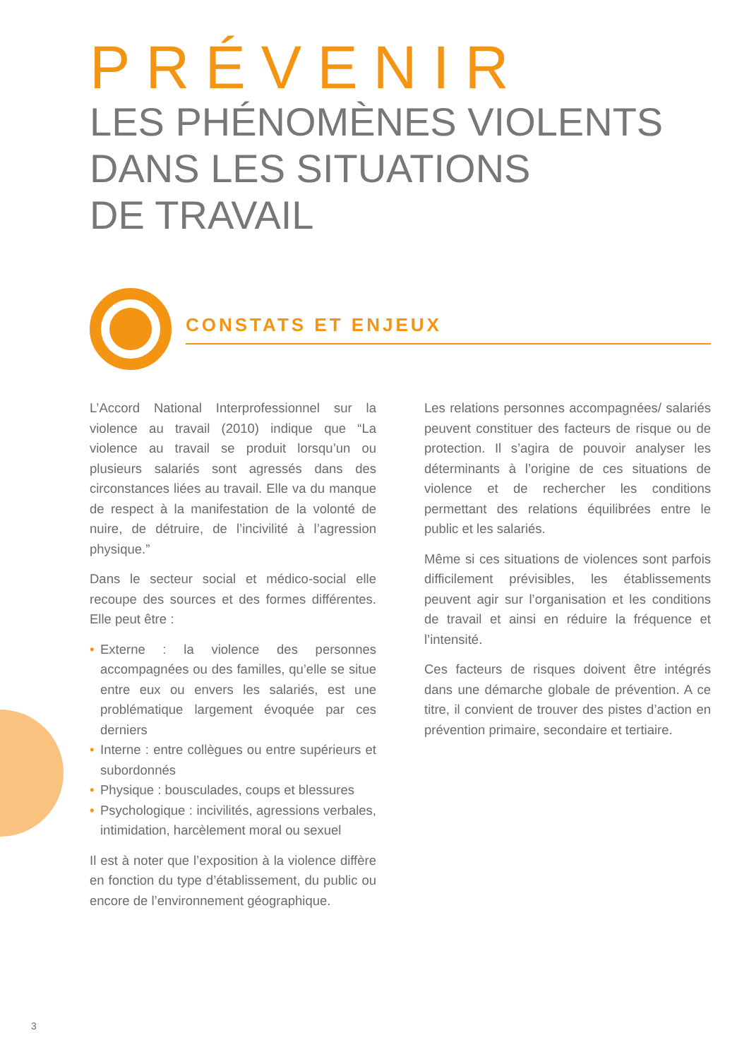PRÉVENIR
LES PHÉNOMÈNES VIOLENTS
DANS LES SITUATIONS
DE TRAVAIL
CONSTATS ET ENJEUX
L’Accord National Interprofessionnel sur la violence au travail (2010) indique que “La violence au travail se produit lorsqu’un ou plusieurs salariés sont agressés dans des circonstances liées au travail. Elle va du manque de respect à la manifestation de la volonté de nuire, de détruire, de l’incivilité à l’agression physique.”
Dans le secteur social et médico-social elle recoupe des sources et des formes différentes. Elle peut être :
• Externe : la violence des personnes accompagnées ou des familles, qu’elle se situe entre eux ou envers les salariés, est une problématique largement évoquée par ces derniers
• Interne : entre collègues ou entre supérieurs et subordonnés
• Physique : bousculades, coups et blessures
• Psychologique : incivilités, agressions verbales, intimidation, harcèlement moral ou sexuel
Il est à noter que l’exposition à la violence diffère en fonction du type d’établissement, du public ou encore de l’environnement géographique.
Les relations personnes accompagnées/ salariés peuvent constituer des facteurs de risque ou de protection. Il s’agira de pouvoir analyser les déterminants à l’origine de ces situations de violence et de rechercher les conditions permettant des relations équilibrées entre le public et les salariés.
Même si ces situations de violences sont parfois difficilement prévisibles, les établissements peuvent agir sur l’organisation et les conditions de travail et ainsi en réduire la fréquence et l’intensité.
Ces facteurs de risques doivent être intégrés dans une démarche globale de prévention. A ce titre, il convient de trouver des pistes d’action en prévention primaire, secondaire et tertiaire.
3